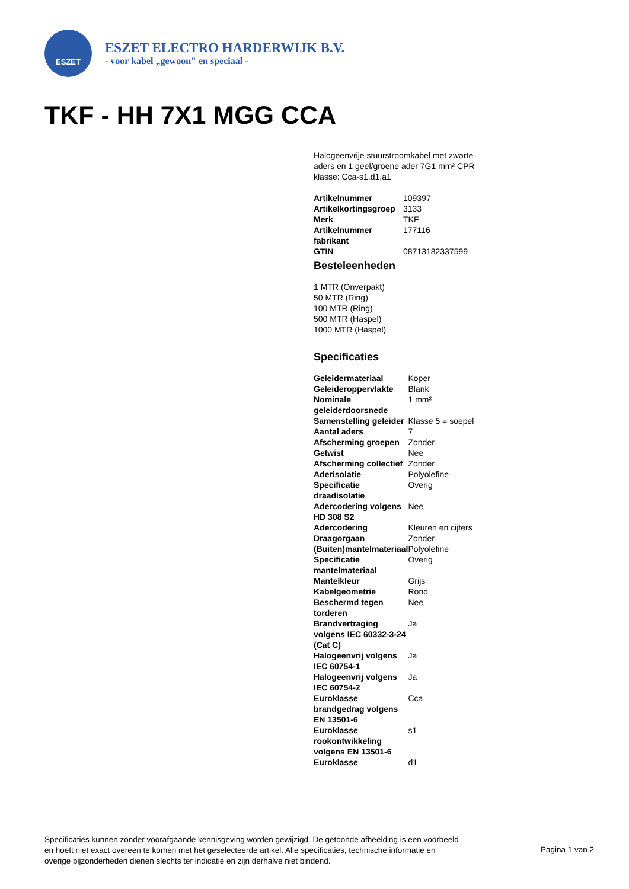ESZET
ESZET ELECTRO HARDERWIJK B.V.
- voor kabel „gewoon" en speciaal -
TKF - HH 7X1 MGG CCA
Halogeenvrije stuurstroomkabel met zwarte aders en 1 geel/groene ader 7G1 mm² CPR klasse: Cca-s1,d1,a1
| Artikelnummer | 109397 |
| Artikelkortingsgroep | 3133 |
| Merk | TKF |
| Artikelnummer fabrikant | 177116 |
| GTIN | 08713182337599 |
Besteleenheden
1 MTR (Onverpakt)
50 MTR (Ring)
100 MTR (Ring)
500 MTR (Haspel)
1000 MTR (Haspel)
Specificaties
| Geleidermateriaal | Koper |
| Geleideroppervlakte | Blank |
| Nominale geleiderdoorsnede | 1 mm² |
| Samenstelling geleider | Klasse 5 = soepel |
| Aantal aders | 7 |
| Afscherming groepen | Zonder |
| Getwist | Nee |
| Afscherming collectief | Zonder |
| Aderisolatie | Polyolefine |
| Specificatie draadisolatie | Overig |
| Adercodering volgens HD 308 S2 | Nee |
| Adercodering | Kleuren en cijfers |
| Draagorgaan | Zonder |
| (Buiten)mantelmateriaal | Polyolefine |
| Specificatie mantelmateriaal | Overig |
| Mantelkleur | Grijs |
| Kabelgeometrie | Rond |
| Beschermd tegen torderen | Nee |
| Brandvertraging volgens IEC 60332-3-24 (Cat C) | Ja |
| Halogeenvrij volgens IEC 60754-1 | Ja |
| Halogeenvrij volgens IEC 60754-2 | Ja |
| Euroklasse brandgedrag volgens EN 13501-6 | Cca |
| Euroklasse rookontwikkeling volgens EN 13501-6 | s1 |
| Euroklasse | d1 |
Specificaties kunnen zonder voorafgaande kennisgeving worden gewijzigd. De getoonde afbeelding is een voorbeeld en hoeft niet exact overeen te komen met het geselecteerde artikel. Alle specificaties, technische informatie en overige bijzonderheden dienen slechts ter indicatie en zijn derhalve niet bindend.
Pagina 1 van 2